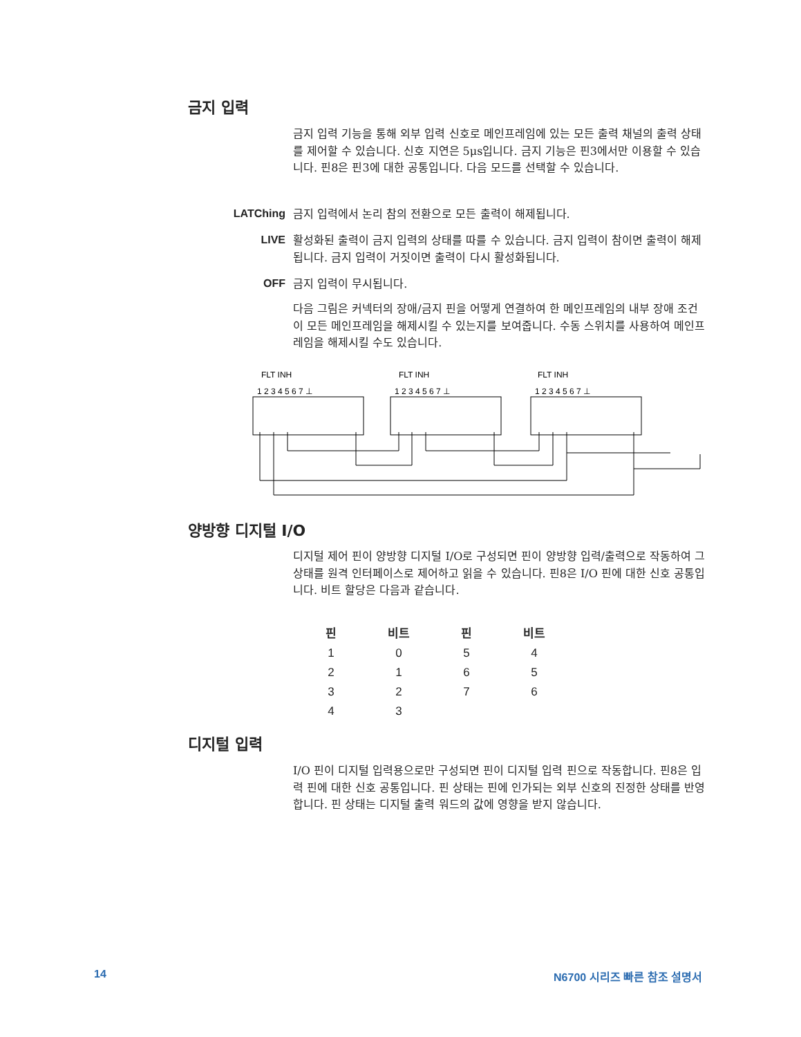금지 입력
금지 입력 기능을 통해 외부 입력 신호로 메인프레임에 있는 모든 출력 채널의 출력 상태를 제어할 수 있습니다. 신호 지연은 5μs입니다. 금지 기능은 핀3에서만 이용할 수 있습니다. 핀8은 핀3에 대한 공통입니다. 다음 모드를 선택할 수 있습니다.
LATChing 금지 입력에서 논리 참의 전환으로 모든 출력이 해제됩니다.
LIVE
활성화된 출력이 금지 입력의 상태를 따를 수 있습니다. 금지 입력이 참이면 출력이 해제됩니다. 금지 입력이 거짓이면 출력이 다시 활성화됩니다.
OFF 금지 입력이 무시됩니다.
다음 그림은 커넥터의 장애/금지 핀을 어떻게 연결하여 한 메인프레임의 내부 장애 조건이 모든 메인프레임을 해제시킬 수 있는지를 보여줍니다. 수동 스위치를 사용하여 메인프레임을 해제시킬 수도 있습니다.
FLT INH
FLT INH
FLT INH
1 2 3 4 5 6 7 ⊥
1 2 3 4 5 6 7 ⊥
1 2 3 4 5 6 7 ⊥
양방향 디지털 I/O
디지털 제어 핀이 양방향 디지털 I/O로 구성되면 핀이 양방향 입력/출력으로 작동하여 그 상태를 원격 인터페이스로 제어하고 읽을 수 있습니다. 핀8은 I/O 핀에 대한 신호 공통입니다. 비트 할당은 다음과 같습니다.
| 핀 | 비트 | 핀 | 비트 |
| --- | --- | --- | --- |
| 1 | 0 | 5 | 4 |
| 2 | 1 | 6 | 5 |
| 3 | 2 | 7 | 6 |
| 4 | 3 | | |
디지털 입력
I/O 핀이 디지털 입력용으로만 구성되면 핀이 디지털 입력 핀으로 작동합니다. 핀8은 입력 핀에 대한 신호 공통입니다. 핀 상태는 핀에 인가되는 외부 신호의 진정한 상태를 반영합니다. 핀 상태는 디지털 출력 워드의 값에 영향을 받지 않습니다.
14 N6700 시리즈 빠른 참조 설명서